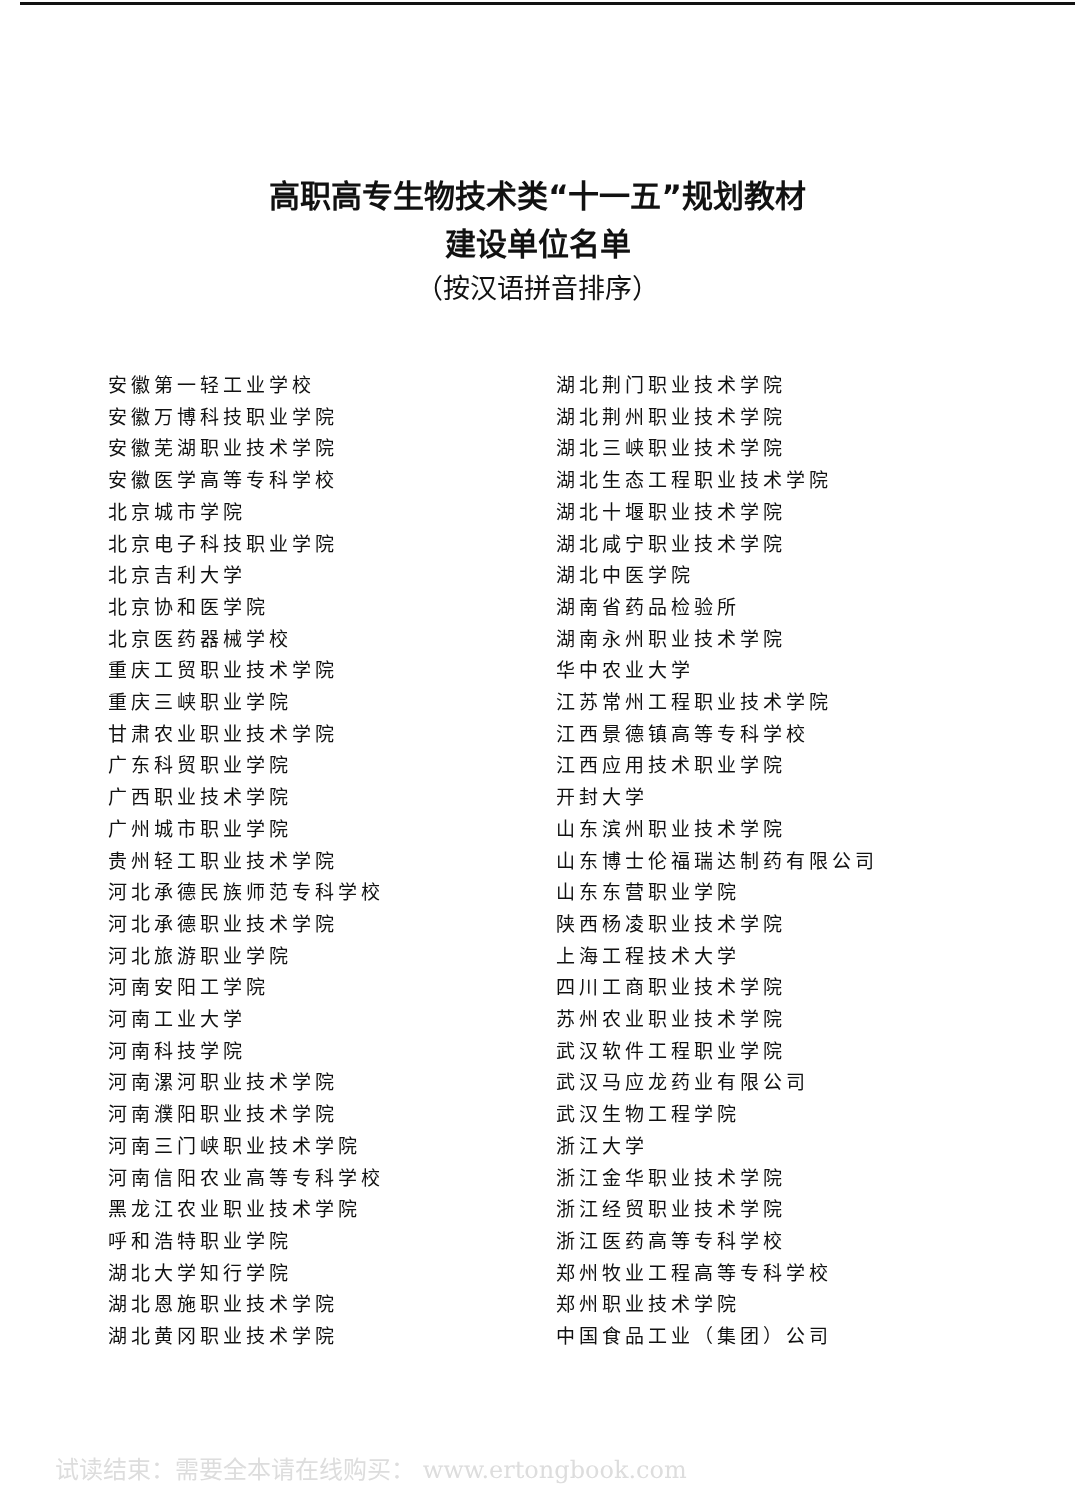高职高专生物技术类“十一五”规划教材
建设单位名单
（按汉语拼音排序）
安徽第一轻工业学校
安徽万博科技职业学院
安徽芜湖职业技术学院
安徽医学高等专科学校
北京城市学院
北京电子科技职业学院
北京吉利大学
北京协和医学院
北京医药器械学校
重庆工贸职业技术学院
重庆三峡职业学院
甘肃农业职业技术学院
广东科贸职业学院
广西职业技术学院
广州城市职业学院
贵州轻工职业技术学院
河北承德民族师范专科学校
河北承德职业技术学院
河北旅游职业学院
河南安阳工学院
河南工业大学
河南科技学院
河南漯河职业技术学院
河南濮阳职业技术学院
河南三门峡职业技术学院
河南信阳农业高等专科学校
黑龙江农业职业技术学院
呼和浩特职业学院
湖北大学知行学院
湖北恩施职业技术学院
湖北黄冈职业技术学院
湖北荆门职业技术学院
湖北荆州职业技术学院
湖北三峡职业技术学院
湖北生态工程职业技术学院
湖北十堰职业技术学院
湖北咸宁职业技术学院
湖北中医学院
湖南省药品检验所
湖南永州职业技术学院
华中农业大学
江苏常州工程职业技术学院
江西景德镇高等专科学校
江西应用技术职业学院
开封大学
山东滨州职业技术学院
山东博士伦福瑞达制药有限公司
山东东营职业学院
陕西杨凌职业技术学院
上海工程技术大学
四川工商职业技术学院
苏州农业职业技术学院
武汉软件工程职业学院
武汉马应龙药业有限公司
武汉生物工程学院
浙江大学
浙江金华职业技术学院
浙江经贸职业技术学院
浙江医药高等专科学校
郑州牧业工程高等专科学校
郑州职业技术学院
中国食品工业（集团）公司
试读结束：需要全本请在线购买： www.ertongbook.com